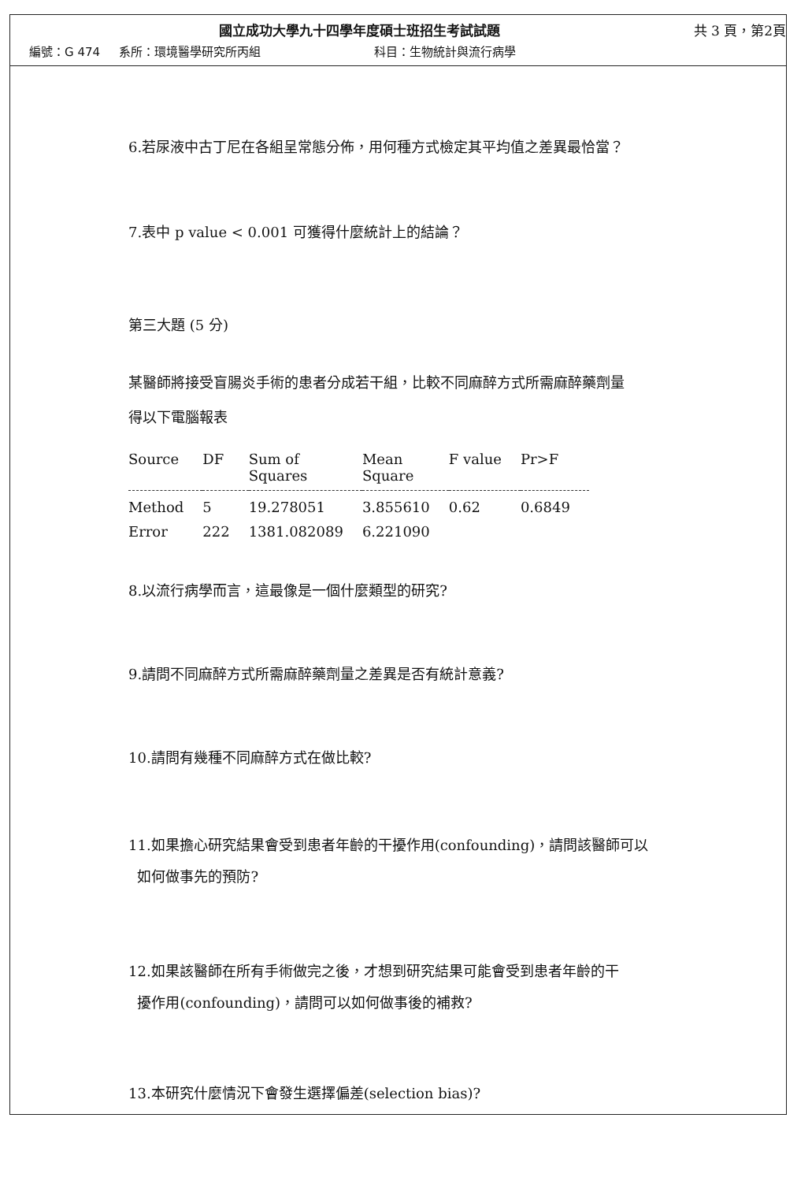國立成功大學九十四學年度碩士班招生考試試題
共 3 頁，第2頁
編號：G 474 系所：環境醫學研究所丙組 科目：生物統計與流行病學
6.若尿液中古丁尼在各組呈常態分佈，用何種方式檢定其平均值之差異最恰當？
7.表中 p value < 0.001 可獲得什麼統計上的結論？
第三大題 (5 分)
某醫師將接受盲腸炎手術的患者分成若干組，比較不同麻醉方式所需麻醉藥劑量
得以下電腦報表
| Source | DF | Sum of Squares | Mean Square | F value | Pr>F |
| --- | --- | --- | --- | --- | --- |
| Method | 5 | 19.278051 | 3.855610 | 0.62 | 0.6849 |
| Error | 222 | 1381.082089 | 6.221090 | | |
8.以流行病學而言，這最像是一個什麼類型的研究?
9.請問不同麻醉方式所需麻醉藥劑量之差異是否有統計意義?
10.請問有幾種不同麻醉方式在做比較?
11.如果擔心研究結果會受到患者年齡的干擾作用(confounding)，請問該醫師可以
如何做事先的預防?
12.如果該醫師在所有手術做完之後，才想到研究結果可能會受到患者年齡的干
擾作用(confounding)，請問可以如何做事後的補救?
13.本研究什麼情況下會發生選擇偏差(selection bias)?